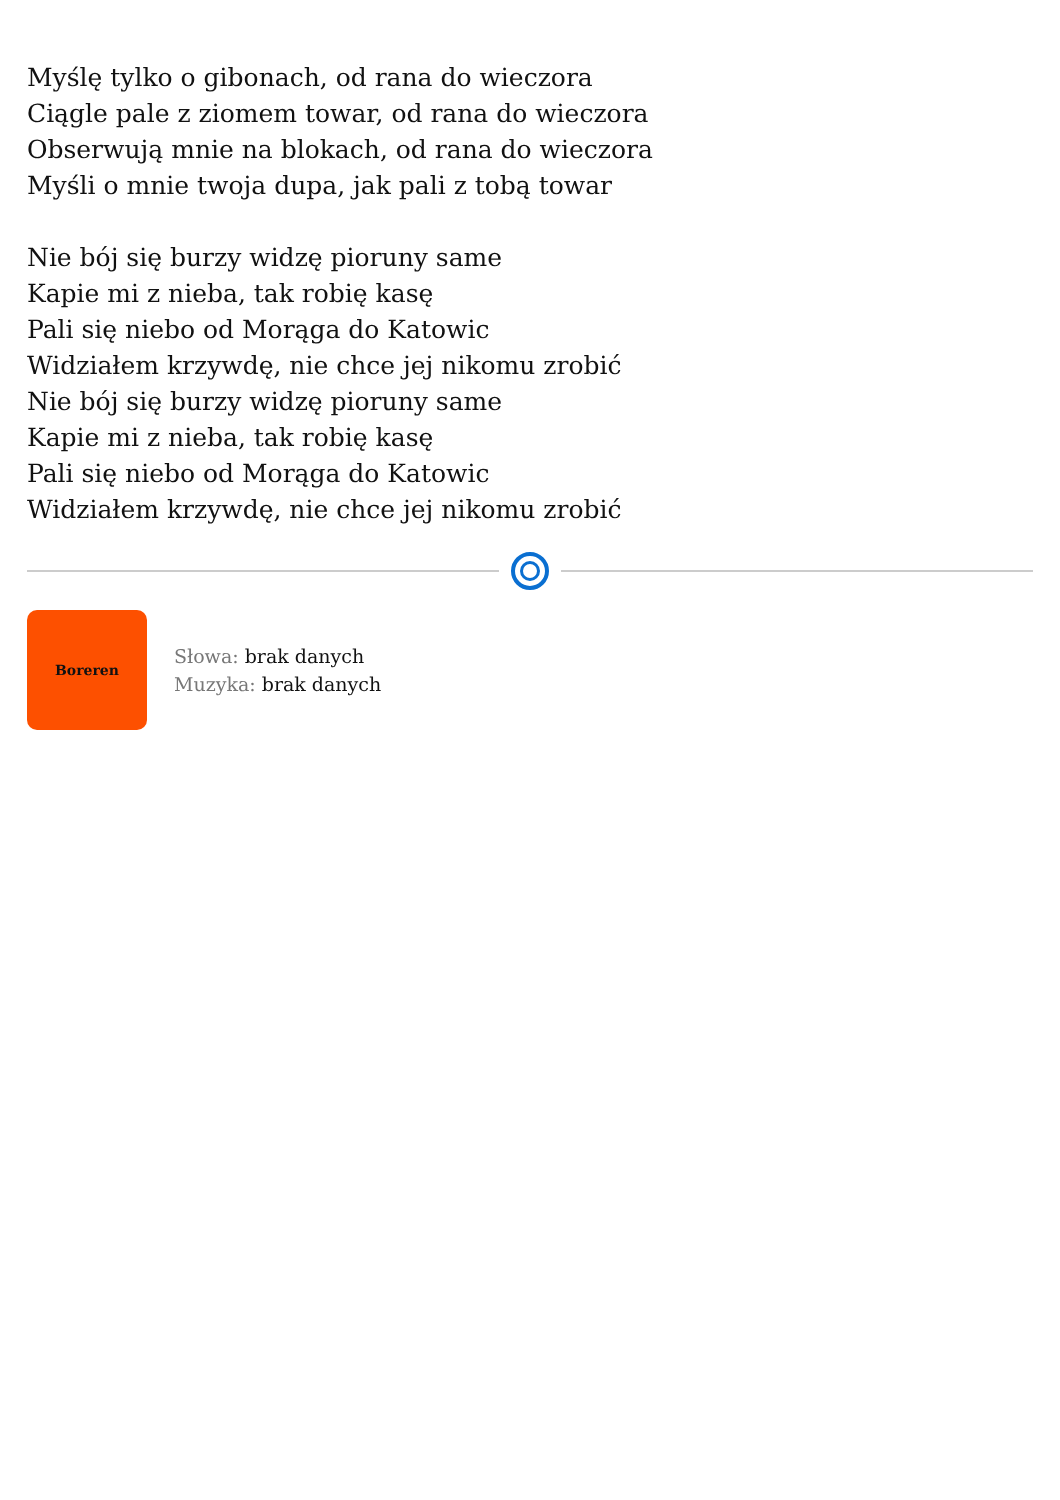Myślę tylko o gibonach, od rana do wieczora
Ciągle pale z ziomem towar, od rana do wieczora
Obserwują mnie na blokach, od rana do wieczora
Myśli o mnie twoja dupa, jak pali z tobą towar
Nie bój się burzy widzę pioruny same
Kapie mi z nieba, tak robię kasę
Pali się niebo od Morąga do Katowic
Widziałem krzywdę, nie chce jej nikomu zrobić
Nie bój się burzy widzę pioruny same
Kapie mi z nieba, tak robię kasę
Pali się niebo od Morąga do Katowic
Widziałem krzywdę, nie chce jej nikomu zrobić
Boreren
Słowa: brak danych
Muzyka: brak danych